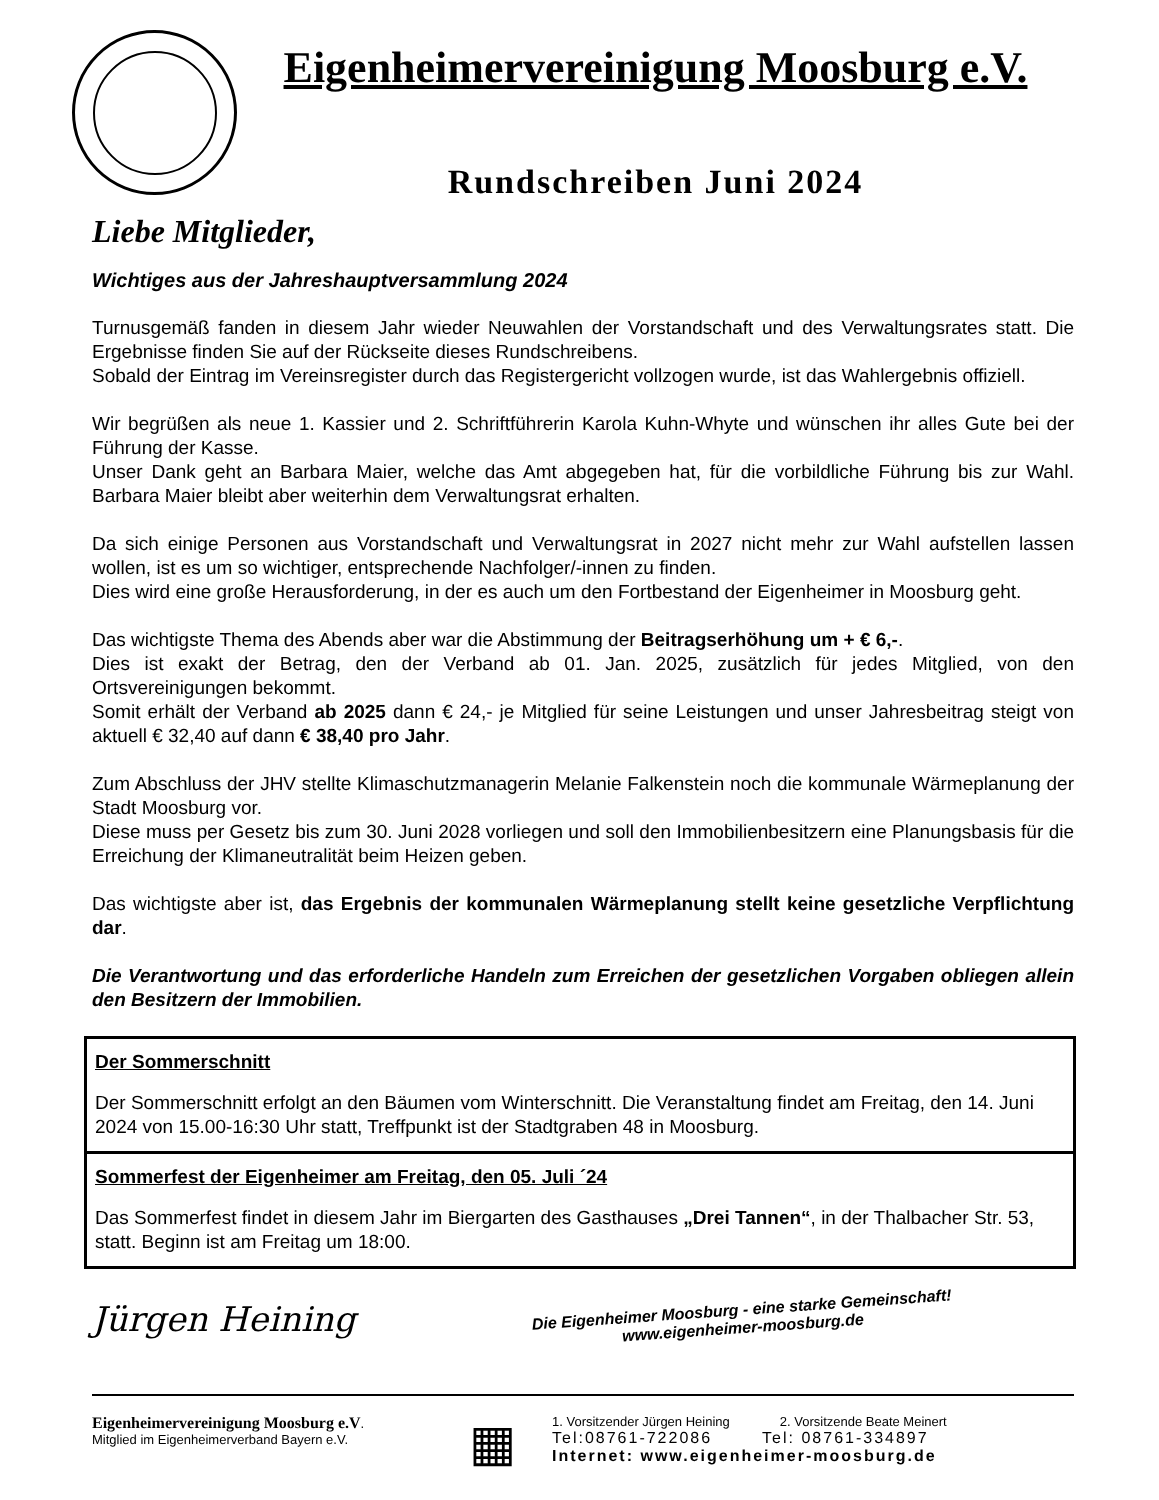Eigenheimervereinigung Moosburg e.V.
Rundschreiben Juni 2024
Liebe Mitglieder,
Wichtiges aus der Jahreshauptversammlung 2024
Turnusgemäß fanden in diesem Jahr wieder Neuwahlen der Vorstandschaft und des Verwaltungsrates statt. Die Ergebnisse finden Sie auf der Rückseite dieses Rundschreibens.
Sobald der Eintrag im Vereinsregister durch das Registergericht vollzogen wurde, ist das Wahlergebnis offiziell.
Wir begrüßen als neue 1. Kassier und 2. Schriftführerin Karola Kuhn-Whyte und wünschen ihr alles Gute bei der Führung der Kasse.
Unser Dank geht an Barbara Maier, welche das Amt abgegeben hat, für die vorbildliche Führung bis zur Wahl. Barbara Maier bleibt aber weiterhin dem Verwaltungsrat erhalten.
Da sich einige Personen aus Vorstandschaft und Verwaltungsrat in 2027 nicht mehr zur Wahl aufstellen lassen wollen, ist es um so wichtiger, entsprechende Nachfolger/-innen zu finden.
Dies wird eine große Herausforderung, in der es auch um den Fortbestand der Eigenheimer in Moosburg geht.
Das wichtigste Thema des Abends aber war die Abstimmung der Beitragserhöhung um + € 6,-.
Dies ist exakt der Betrag, den der Verband ab 01. Jan. 2025, zusätzlich für jedes Mitglied, von den Ortsvereinigungen bekommt.
Somit erhält der Verband ab 2025 dann € 24,- je Mitglied für seine Leistungen und unser Jahresbeitrag steigt von aktuell € 32,40 auf dann € 38,40 pro Jahr.
Zum Abschluss der JHV stellte Klimaschutzmanagerin Melanie Falkenstein noch die kommunale Wärmeplanung der Stadt Moosburg vor.
Diese muss per Gesetz bis zum 30. Juni 2028 vorliegen und soll den Immobilienbesitzern eine Planungsbasis für die Erreichung der Klimaneutralität beim Heizen geben.
Das wichtigste aber ist, das Ergebnis der kommunalen Wärmeplanung stellt keine gesetzliche Verpflichtung dar.
Die Verantwortung und das erforderliche Handeln zum Erreichen der gesetzlichen Vorgaben obliegen allein den Besitzern der Immobilien.
Der Sommerschnitt
Der Sommerschnitt erfolgt an den Bäumen vom Winterschnitt. Die Veranstaltung findet am Freitag, den 14. Juni 2024 von 15.00-16:30 Uhr statt, Treffpunkt ist der Stadtgraben 48 in Moosburg.
Sommerfest der Eigenheimer am Freitag, den 05. Juli ´24
Das Sommerfest findet in diesem Jahr im Biergarten des Gasthauses „Drei Tannen“, in der Thalbacher Str. 53, statt. Beginn ist am Freitag um 18:00.
Jürgen Heining
Die Eigenheimer Moosburg - eine starke Gemeinschaft!
www.eigenheimer-moosburg.de
Eigenheimervereinigung Moosburg e.V.
Mitglied im Eigenheimerverband Bayern e.V.
▦
1. Vorsitzender Jürgen Heining 2. Vorsitzende Beate Meinert
Tel:08761-722086 Tel: 08761-334897
Internet: www.eigenheimer-moosburg.de